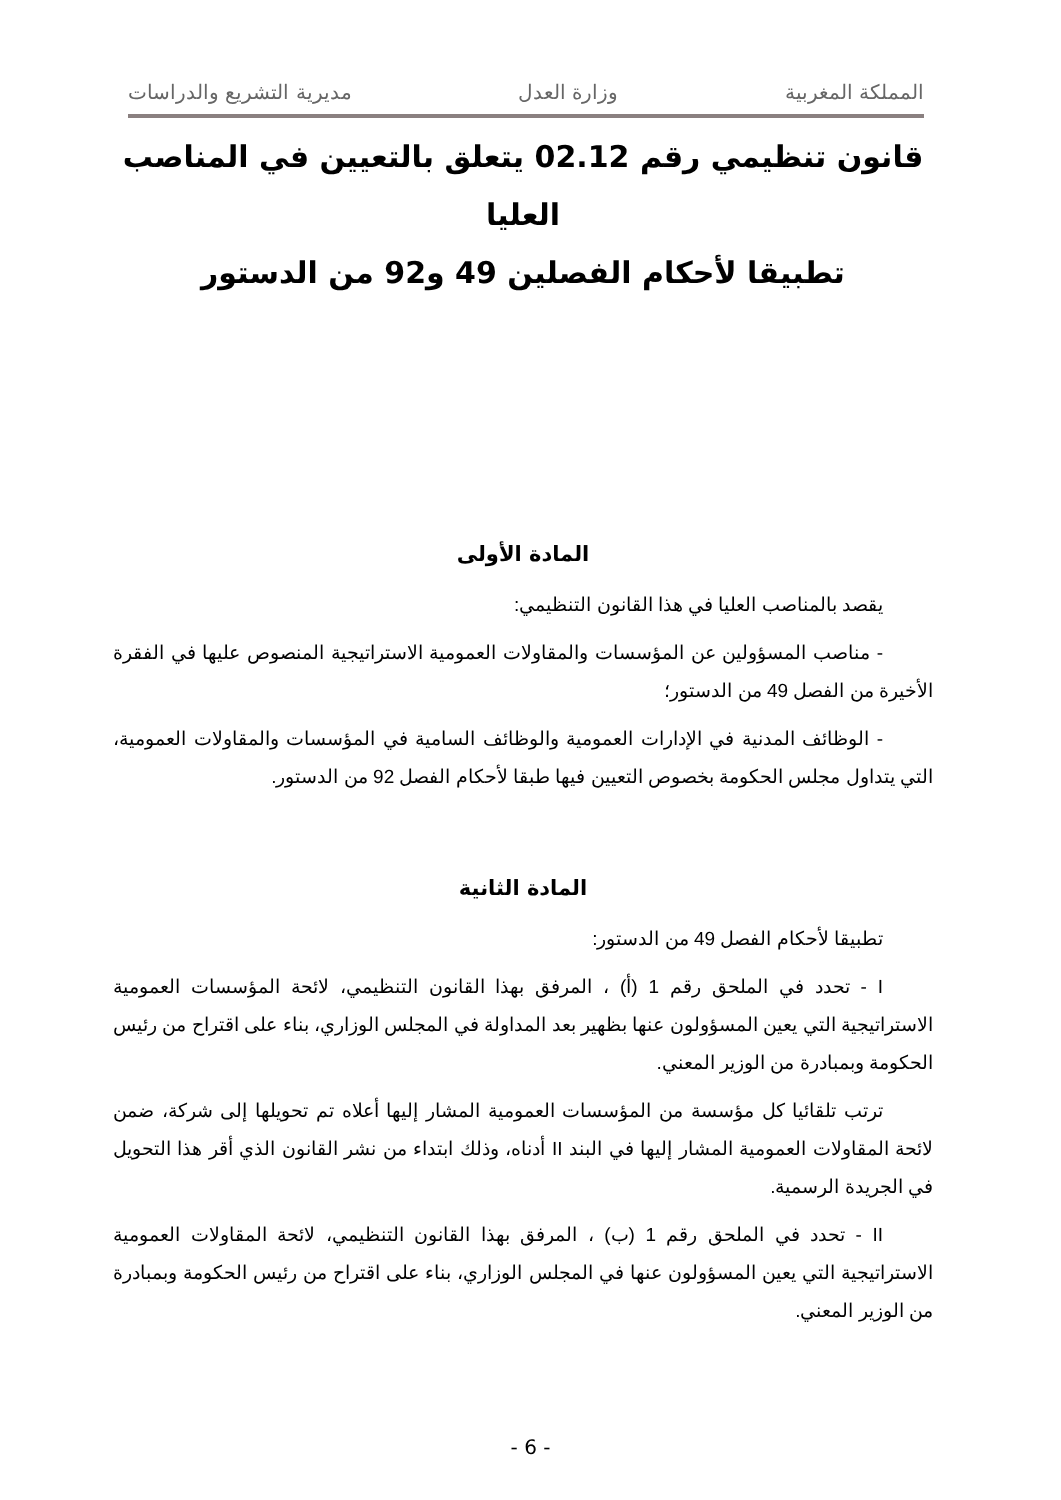المملكة المغربية وزارة العدل مديرية التشريع والدراسات
قانون تنظيمي رقم 02.12 يتعلق بالتعيين في المناصب العليا
تطبيقا لأحكام الفصلين 49 و92 من الدستور
المادة الأولى
يقصد بالمناصب العليا في هذا القانون التنظيمي:
- مناصب المسؤولين عن المؤسسات والمقاولات العمومية الاستراتيجية المنصوص عليها في الفقرة الأخيرة من الفصل 49 من الدستور؛
- الوظائف المدنية في الإدارات العمومية والوظائف السامية في المؤسسات والمقاولات العمومية، التي يتداول مجلس الحكومة بخصوص التعيين فيها طبقا لأحكام الفصل 92 من الدستور.
المادة الثانية
تطبيقا لأحكام الفصل 49 من الدستور:
I - تحدد في الملحق رقم 1 (أ) ، المرفق بهذا القانون التنظيمي، لائحة المؤسسات العمومية الاستراتيجية التي يعين المسؤولون عنها بظهير بعد المداولة في المجلس الوزاري، بناء على اقتراح من رئيس الحكومة وبمبادرة من الوزير المعني.
ترتب تلقائيا كل مؤسسة من المؤسسات العمومية المشار إليها أعلاه تم تحويلها إلى شركة، ضمن لائحة المقاولات العمومية المشار إليها في البند II أدناه، وذلك ابتداء من نشر القانون الذي أقر هذا التحويل في الجريدة الرسمية.
II - تحدد في الملحق رقم 1 (ب) ، المرفق بهذا القانون التنظيمي، لائحة المقاولات العمومية الاستراتيجية التي يعين المسؤولون عنها في المجلس الوزاري، بناء على اقتراح من رئيس الحكومة وبمبادرة من الوزير المعني.
- 6 -